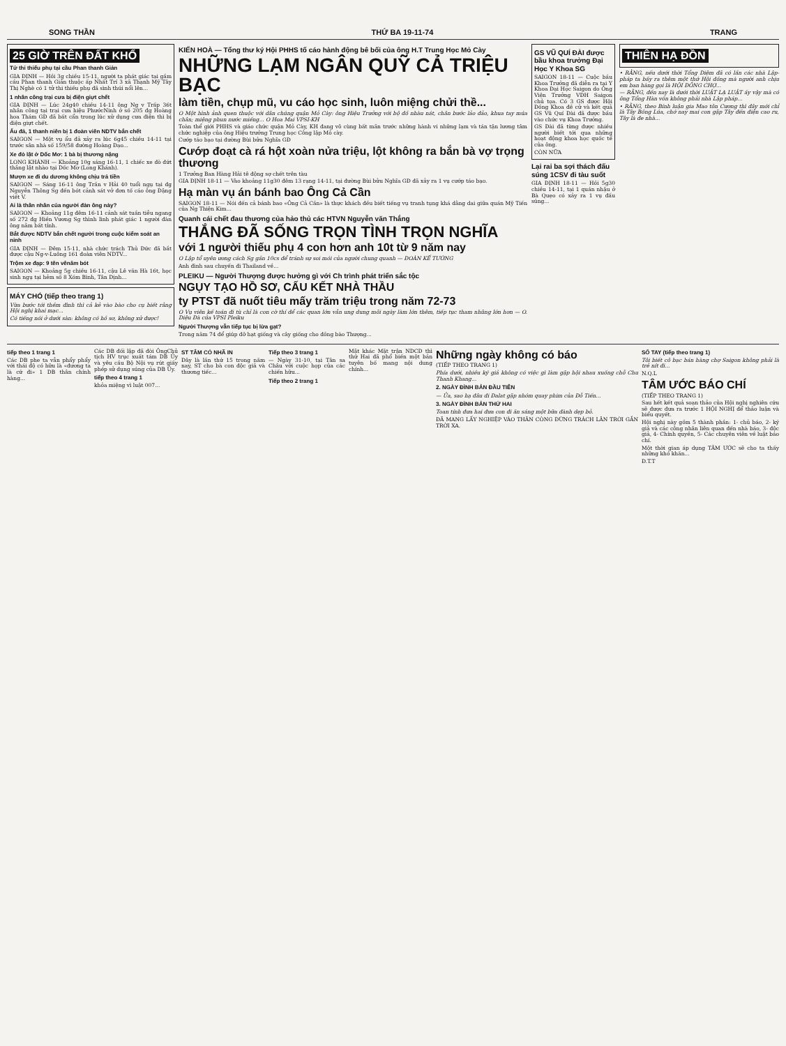SONG THẦN THỨ BA 19-11-74 TRANG
25 GIỜ TRÊN ĐẤT KHỔ
Tử thi thiếu phụ tại cầu Phan thanh Giản
GIA ĐỊNH — Hồi 3g chiều 15-11, người ta phát giác tại gầm cầu Phan thanh Giản thuộc ấp Nhất Trí 3 xã Thạnh Mỹ Tây Thị Nghè có 1 tử thi thiếu phụ đã sình thúi nổi lên...
1 nhân công trại cưa bị điện giựt chết
GIA ĐỊNH — Lúc 24g40 chiều 14-11 ông Ng v Trấp 36t nhân công tại trại cưa hiệu PhướcNinh ở số 205 đg Hoàng hoa Thám GĐ đã bất cẩn trong lúc xử dụng cưa điện thì bị điện giựt chết.
Ẩu đả, 1 thanh niên bị 1 đoàn viên NDTV bắn chết
SAIGON — Một vụ ẩu đả xảy ra lúc 6g45 chiều 14-11 tại trước sân nhà số 159/58 đường Hoàng Đạo...
Xe đò lật ở Dốc Mơ: 1 bà bị thương nặng
LONG KHÁNH — Khoảng 10g sáng 16-11, 1 chiếc xe đò đứt thắng lật nhào tại Dốc Mơ (Long Khánh).
Mượn xe đi du dương không chịu trả tiền
SAIGON — Sáng 16-11 ông Trần v Hải 40 tuổi ngụ tại đg Nguyễn Thông Sg đến bót cảnh sát vở đơn tố cáo ông Đặng viết V.
Ai là thân nhân của người đàn ông này?
SAIGON — Khoảng 11g đêm 16-11 cảnh sát tuần tiễu ngang số 272 đg Hiền Vương Sg thình lình phát giác 1 người đàn ông nằm bất tỉnh.
Bắt được NDTV bắn chết người trong cuộc kiểm soát an ninh
GIA ĐỊNH — Đêm 15-11, nhà chức trách Thủ Đức đã bắt được cậu Ng-v-Luông 161 đoàn viên NDTV...
Trộm xe đạp: 9 tên vênăm bót
SAIGON — Khoảng 5g chiều 16-11, cậu Lê văn Hà 16t, học sinh ngụ tại hẻm số 8 Xóm Bình, Tân Định...
MÁY CHÓ (tiếp theo trang 1)
Vừa bước tới thềm đình thì cả kẻ vào bào cho cụ biết rằng Hội nghị khai mạc...
Có tiếng nói ở dưới sàn: không có hồ sơ, không xử được!
KIẾN HOÀ — Tổng thư ký Hội PHHS tố cáo hành động bê bối của ông H.T Trung Học Mỏ Cày
NHỮNG LẠM NGÂN QUỸ CẢ TRIỆU BẠC
làm tiền, chụp mũ, vu cáo học sinh, luôn miệng chửi thề...
O Một hình ảnh quen thuộc với dân chúng quận Mỏ Cày: ông Hiệu Trưởng với bộ đồ nhàu nát, chân bước lảo đảo, khua tay múa chân; miệng phun nước miếng... O Hoa Mai VPSI-KH
Toàn thể giới PHHS và giáo chức quận Mỏ Cày, KH đang vô cùng bất mãn trước những hành vi những lạm và tán tận lương tâm chức nghiệp của ông Hiệu trưởng Trung học Công lập Mỏ cày.
Cướp táo bạo tại đường Bùi bửu Nghĩa GĐ
Cướp đoạt cà rá hột xoàn nửa triệu, lột không ra bắn bà vợ trọng thương
1 Trưởng Ban Hàng Hải tê động sợ chết trên tàu
GIA ĐỊNH 18-11 — Vào khoảng 11g30 đêm 13 rạng 14-11, tại đường Bùi bửu Nghĩa GĐ đã xảy ra 1 vụ cướp táo bạo.
Hạ màn vụ án bánh bao Ông Cả Cần
SAIGON 18-11 — Nói đến cả bánh bao «Ông Cả Cần» là thực khách đều biết tiếng vụ tranh tụng khá dằng dai giữa quán Mỹ Tiến của Ng Thiện Kim...
Quanh cái chết đau thương của hảo thủ các HTVN Nguyễn văn Thắng
THẮNG ĐÃ SỐNG TRỌN TÌNH TRỌN NGHĨA
với 1 người thiếu phụ 4 con hơn anh 10t từ 9 năm nay
O Lập tổ uyên ương cách Sg gần 10cs để tránh sự soi mói của người chung quanh — ĐOÀN KẾ TƯỜNG
Anh đình sau chuyến đi Thailand về...
PLEIKU — Người Thượng được hưởng gì với Ch trình phát triển sắc tộc
NGỤY TẠO HỒ SƠ, CẤU KẾT NHÀ THẦU
ty PTST đã nuốt tiêu mấy trăm triệu trong năm 72-73
O Vụ viên kế toán đi tù chỉ là con cờ thí để các quan lớn vẫn ung dung mõi ngày làm lớn thêm, tiếp tục tham nhũng lớn hơn — O. Diệu Đà của VPSI Pleiku
Người Thượng vẫn tiếp tục bị lừa gạt?
Trong năm 74 để giúp đỡ hạt giống và cây giống cho đồng bào Thượng...
GS VŨ QUÍ ĐÀI được bầu khoa trưởng Đại Học Y Khoa SG
SAIGON 18-11 — Cuộc bầu Khoa Trưởng đã diễn ra tại Y Khoa Đại Học Saigon do Ông Viện Trưởng VĐH Saigon chủ tọa. Có 3 GS được Hội Đồng Khoa đề cử và kết quả GS Vũ Quí Đài đã được bầu vào chức vụ Khoa Trưởng.
GS Đài đã từng được nhiều người biết tới qua những hoạt động khoa học quốc tế của ông.
CÒN NỮA
Lại rai ba sợi thách đấu súng 1CSV đi tàu suốt
GIA ĐỊNH 18-11 — Hồi 5g30 chiều 14-11, tại 1 quán nhậu ở Bà Quẹo có xảy ra 1 vụ đấu súng...
THIÊN HẠ ĐỒN
• RẰNG, nếu dưới thời Tổng Diệm đã có lần các nhà Lập-pháp ta bấy ra thêm một thứ Hội đồng mà người anh chịu em ban hàng gọi là HỘI ĐỒNG CHỢ...
— RẰNG, đến nay là dưới thời LUẬT LẠ LUẬT ấy vậy mà có ông Tổng Hàn vốn không phải nhà Lập pháp...
• RẰNG, theo Bính luận gia Mao tôn Cương thì đây mới chỉ là Tây Bồng Lúa, chớ nay mai con gặp Tây đến điện cao ru, Tây là đe nhà...
tiếp theo 1 trang 1
Các DB phe ta vẫn phẩy phẩy với thái độ có hữu là «đương ta là cứ đi» 1 DB thân chính hàng...
Các DB đối lập đã đòi ÔngChủ tịch HV trục xuất tám DB Ủy và yêu cầu Bộ Nội vụ rút giấy phép sử dụng súng của DB Ủy.
tiếp theo 4 trang 1
khỏa miệng vì luật 007...
ST TÂM CÓ NHÃ IN
Đây là lần thứ 15 trong năm nay, ST cho bà con độc giả và thương tiếc...
Tiếp theo 3 trang 1
— Ngày 31-10, tại Tân sa Châu với cuộc họp của các chiến hữu...
Tiếp theo 2 trang 1
Mặt khác Mặt trận NDCĐ thì thứ Hai đã phổ biến một bản tuyên bố mang nội dung chính...
Những ngày không có báo
(TIẾP THEO TRANG 1)
Phía dưới, nhiều ký giả không có việc gì làm gặp hội nhau xuống chỗ Chu Thanh Khang...
2. NGÀY ĐÌNH BẢN ĐẦU TIÊN
— Ủa, sao hạ đâu đi Đalat gặp nhóm quay phim của Đỗ Tiến...
3. NGÀY ĐÌNH BẢN THỨ HAI
Toan tính đưa hai đưa con đi ăn sáng một bữa đành dẹp bỏ.
ĐÃ MANG LẤY NGHIỆP VÀO THÂN CÒNG ĐỪNG TRÁCH LÂN TRỜI GẦN TRỜI XA.
SỔ TAY (tiếp theo trang 1)
Tôi biết cô bạc bán hàng chợ Saigon không phải là trẻ nít đi...
N.Q.L
TÂM ƯỚC BÁO CHÍ
(TIẾP THEO TRANG 1)
Sau hết kết quả soạn thảo của Hội nghị nghiên cứu sẽ được đưa ra trước 1 HỘI NGHỊ để thảo luận và biểu quyết.
Hội nghị này gồm 5 thành phần: 1- chủ báo, 2- ký giả và các công nhân liên quan đến nhà báo, 3- độc giả, 4- Chính quyền, 5- Các chuyên viên về luật báo chí.
Một thời gian áp dụng TÂM ƯỚC sẽ cho ta thấy những khó khăn...
Đ.T.T